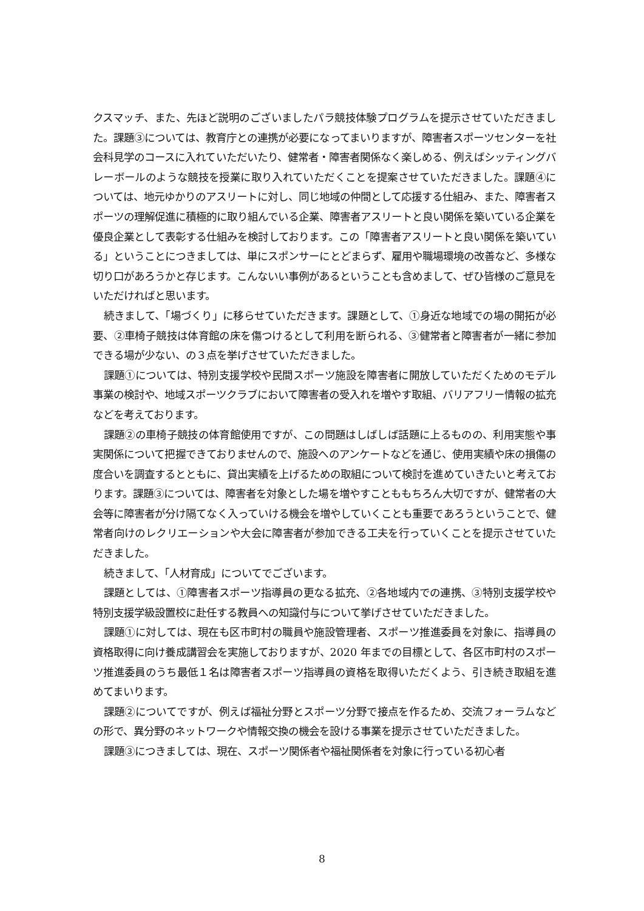クスマッチ、また、先ほど説明のございましたパラ競技体験プログラムを提示させていただきました。課題③については、教育庁との連携が必要になってまいりますが、障害者スポーツセンターを社会科見学のコースに入れていただいたり、健常者・障害者関係なく楽しめる、例えばシッティングバレーボールのような競技を授業に取り入れていただくことを提案させていただきました。課題④については、地元ゆかりのアスリートに対し、同じ地域の仲間として応援する仕組み、また、障害者スポーツの理解促進に積極的に取り組んでいる企業、障害者アスリートと良い関係を築いている企業を優良企業として表彰する仕組みを検討しております。この「障害者アスリートと良い関係を築いている」ということにつきましては、単にスポンサーにとどまらず、雇用や職場環境の改善など、多様な切り口があろうかと存じます。こんないい事例があるということも含めまして、ぜひ皆様のご意見をいただければと思います。
続きまして、「場づくり」に移らせていただきます。課題として、①身近な地域での場の開拓が必要、②車椅子競技は体育館の床を傷つけるとして利用を断られる、③健常者と障害者が一緒に参加できる場が少ない、の３点を挙げさせていただきました。
課題①については、特別支援学校や民間スポーツ施設を障害者に開放していただくためのモデル事業の検討や、地域スポーツクラブにおいて障害者の受入れを増やす取組、バリアフリー情報の拡充などを考えております。
課題②の車椅子競技の体育館使用ですが、この問題はしばしば話題に上るものの、利用実態や事実関係について把握できておりませんので、施設へのアンケートなどを通じ、使用実績や床の損傷の度合いを調査するとともに、貸出実績を上げるための取組について検討を進めていきたいと考えております。課題③については、障害者を対象とした場を増やすことももちろん大切ですが、健常者の大会等に障害者が分け隔てなく入っていける機会を増やしていくことも重要であろうということで、健常者向けのレクリエーションや大会に障害者が参加できる工夫を行っていくことを提示させていただきました。
続きまして、「人材育成」についてでございます。
課題としては、①障害者スポーツ指導員の更なる拡充、②各地域内での連携、③特別支援学校や特別支援学級設置校に赴任する教員への知識付与について挙げさせていただきました。
課題①に対しては、現在も区市町村の職員や施設管理者、スポーツ推進委員を対象に、指導員の資格取得に向け養成講習会を実施しておりますが、2020 年までの目標として、各区市町村のスポーツ推進委員のうち最低１名は障害者スポーツ指導員の資格を取得いただくよう、引き続き取組を進めてまいります。
課題②についてですが、例えば福祉分野とスポーツ分野で接点を作るため、交流フォーラムなどの形で、異分野のネットワークや情報交換の機会を設ける事業を提示させていただきました。
課題③につきましては、現在、スポーツ関係者や福祉関係者を対象に行っている初心者
8